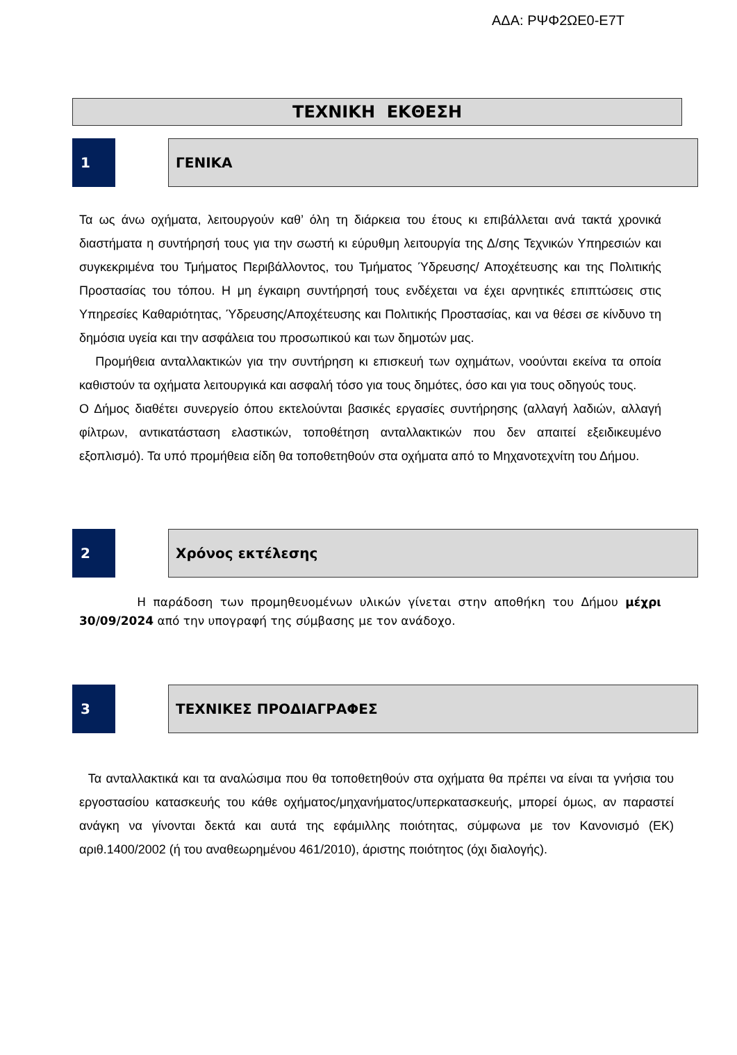ΑΔΑ: ΡΨΦ2ΩΕ0-Ε7Τ
ΤΕΧΝΙΚΗ ΕΚΘΕΣΗ
1 ΓΕΝΙΚΑ
Τα ως άνω οχήματα, λειτουργούν καθ’ όλη τη διάρκεια του έτους κι επιβάλλεται ανά τακτά χρονικά διαστήματα η συντήρησή τους για την σωστή κι εύρυθμη λειτουργία της Δ/σης Τεχνικών Υπηρεσιών και συγκεκριμένα του Τμήματος Περιβάλλοντος, του Τμήματος Ύδρευσης/ Αποχέτευσης και της Πολιτικής Προστασίας του τόπου. Η μη έγκαιρη συντήρησή τους ενδέχεται να έχει αρνητικές επιπτώσεις στις Υπηρεσίες Καθαριότητας, Ύδρευσης/Αποχέτευσης και Πολιτικής Προστασίας, και να θέσει σε κίνδυνο τη δημόσια υγεία και την ασφάλεια του προσωπικού και των δημοτών μας.
Προμήθεια ανταλλακτικών για την συντήρηση κι επισκευή των οχημάτων, νοούνται εκείνα τα οποία καθιστούν τα οχήματα λειτουργικά και ασφαλή τόσο για τους δημότες, όσο και για τους οδηγούς τους.
Ο Δήμος διαθέτει συνεργείο όπου εκτελούνται βασικές εργασίες συντήρησης (αλλαγή λαδιών, αλλαγή φίλτρων, αντικατάσταση ελαστικών, τοποθέτηση ανταλλακτικών που δεν απαιτεί εξειδικευμένο εξοπλισμό). Τα υπό προμήθεια είδη θα τοποθετηθούν στα οχήματα από το Μηχανοτεχνίτη του Δήμου.
2 Χρόνος εκτέλεσης
Η παράδοση των προμηθευομένων υλικών γίνεται στην αποθήκη του Δήμου μέχρι 30/09/2024 από την υπογραφή της σύμβασης με τον ανάδοχο.
3 ΤΕΧΝΙΚΕΣ ΠΡΟΔΙΑΓΡΑΦΕΣ
Τα ανταλλακτικά και τα αναλώσιμα που θα τοποθετηθούν στα οχήματα θα πρέπει να είναι τα γνήσια του εργοστασίου κατασκευής του κάθε οχήματος/μηχανήματος/υπερκατασκευής, μπορεί όμως, αν παραστεί ανάγκη να γίνονται δεκτά και αυτά της εφάμιλλης ποιότητας, σύμφωνα με τον Κανονισμό (ΕΚ) αριθ.1400/2002 (ή του αναθεωρημένου 461/2010), άριστης ποιότητος (όχι διαλογής).